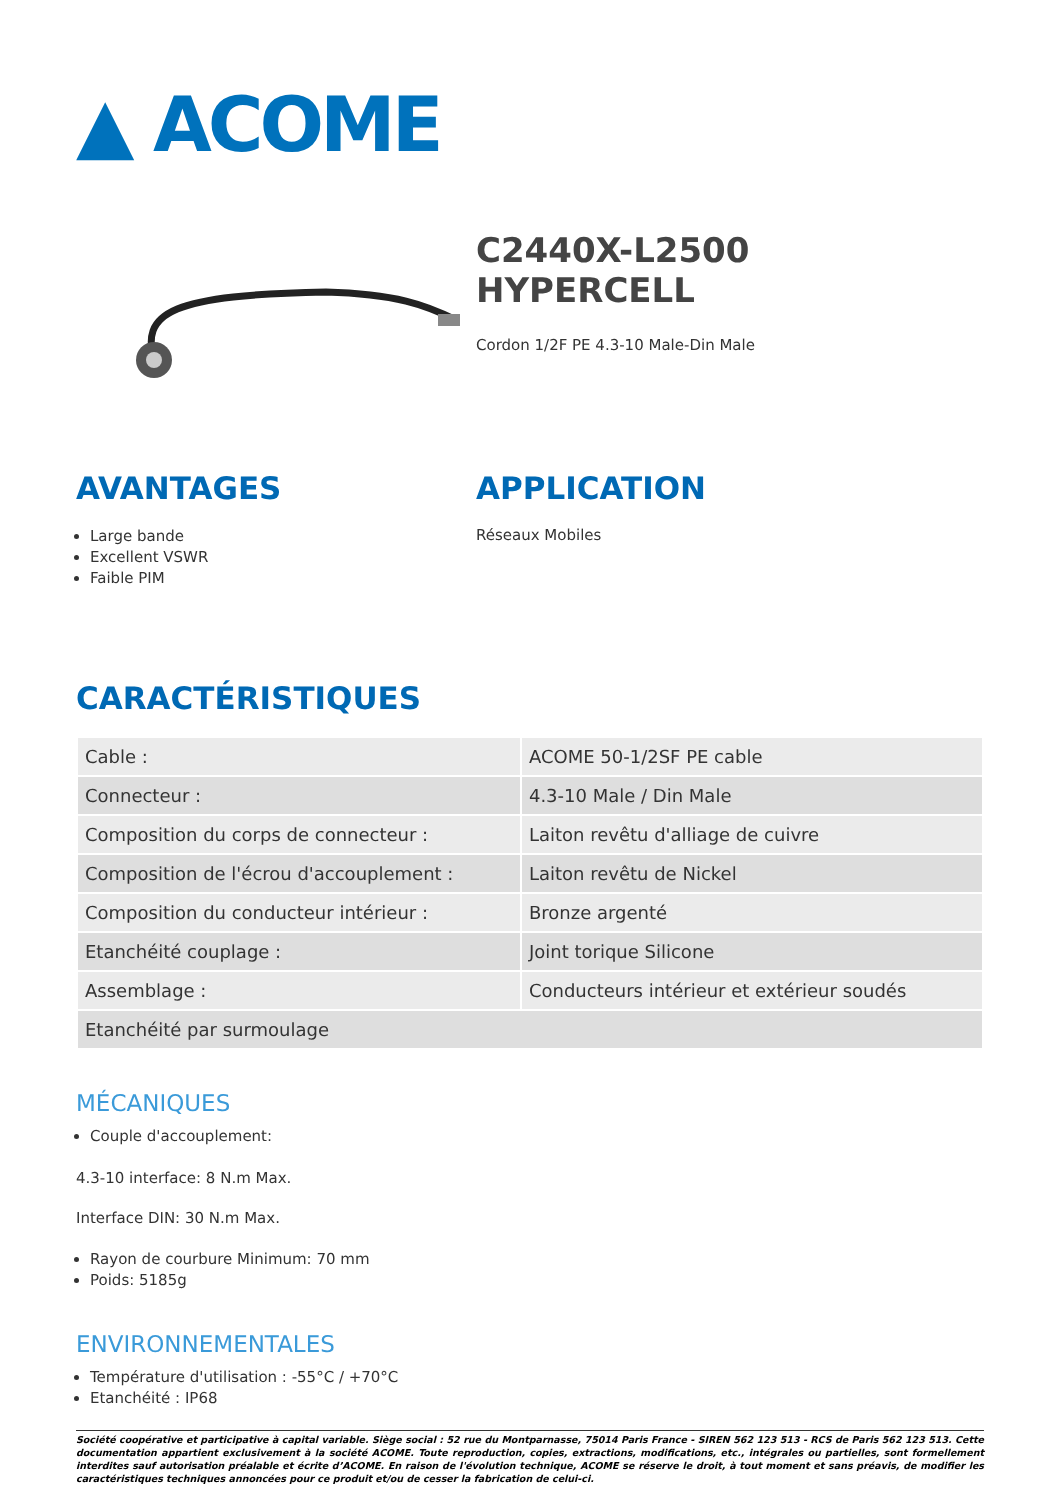▲ ACOME
C2440X-L2500
HYPERCELL
Cordon 1/2F PE 4.3-10 Male-Din Male
AVANTAGES
Large bande
Excellent VSWR
Faible PIM
APPLICATION
Réseaux Mobiles
CARACTÉRISTIQUES
| Cable : | ACOME 50-1/2SF PE cable |
| Connecteur : | 4.3-10 Male / Din Male |
| Composition du corps de connecteur : | Laiton revêtu d'alliage de cuivre |
| Composition de l'écrou d'accouplement : | Laiton revêtu de Nickel |
| Composition du conducteur intérieur : | Bronze argenté |
| Etanchéité couplage : | Joint torique Silicone |
| Assemblage : | Conducteurs intérieur et extérieur soudés |
| Etanchéité par surmoulage | |
MÉCANIQUES
Couple d'accouplement:
4.3-10 interface: 8 N.m Max.
Interface DIN: 30 N.m Max.
Rayon de courbure Minimum: 70 mm
Poids: 5185g
ENVIRONNEMENTALES
Température d'utilisation : -55°C / +70°C
Etanchéité : IP68
Société coopérative et participative à capital variable. Siège social : 52 rue du Montparnasse, 75014 Paris France - SIREN 562 123 513 - RCS de Paris 562 123 513. Cette documentation appartient exclusivement à la société ACOME. Toute reproduction, copies, extractions, modifications, etc., intégrales ou partielles, sont formellement interdites sauf autorisation préalable et écrite d’ACOME. En raison de l'évolution technique, ACOME se réserve le droit, à tout moment et sans préavis, de modifier les caractéristiques techniques annoncées pour ce produit et/ou de cesser la fabrication de celui-ci.